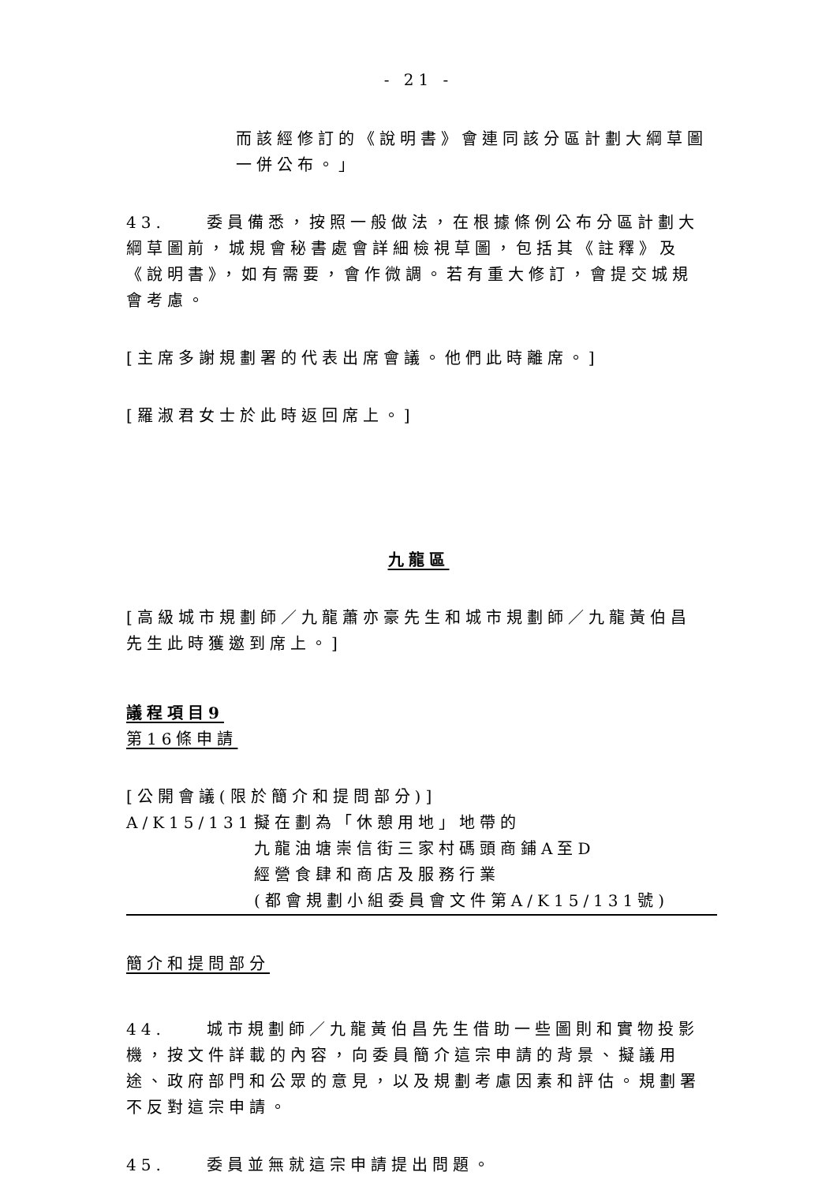- 21 -
而該經修訂的《說明書》會連同該分區計劃大綱草圖一併公布。」
43.　　委員備悉，按照一般做法，在根據條例公布分區計劃大綱草圖前，城規會秘書處會詳細檢視草圖，包括其《註釋》及《說明書》，如有需要，會作微調。若有重大修訂，會提交城規會考慮。
[主席多謝規劃署的代表出席會議。他們此時離席。]
[羅淑君女士於此時返回席上。]
九龍區
[高級城市規劃師／九龍蕭亦豪先生和城市規劃師／九龍黃伯昌先生此時獲邀到席上。]
議程項目9
第16條申請
[公開會議(限於簡介和提問部分)]
A/K15/131 擬在劃為「休憩用地」地帶的
九龍油塘崇信街三家村碼頭商鋪A至D
經營食肆和商店及服務行業
(都會規劃小組委員會文件第A/K15/131號)
簡介和提問部分
44.　　城市規劃師／九龍黃伯昌先生借助一些圖則和實物投影機，按文件詳載的內容，向委員簡介這宗申請的背景、擬議用途、政府部門和公眾的意見，以及規劃考慮因素和評估。規劃署不反對這宗申請。
45.　　委員並無就這宗申請提出問題。